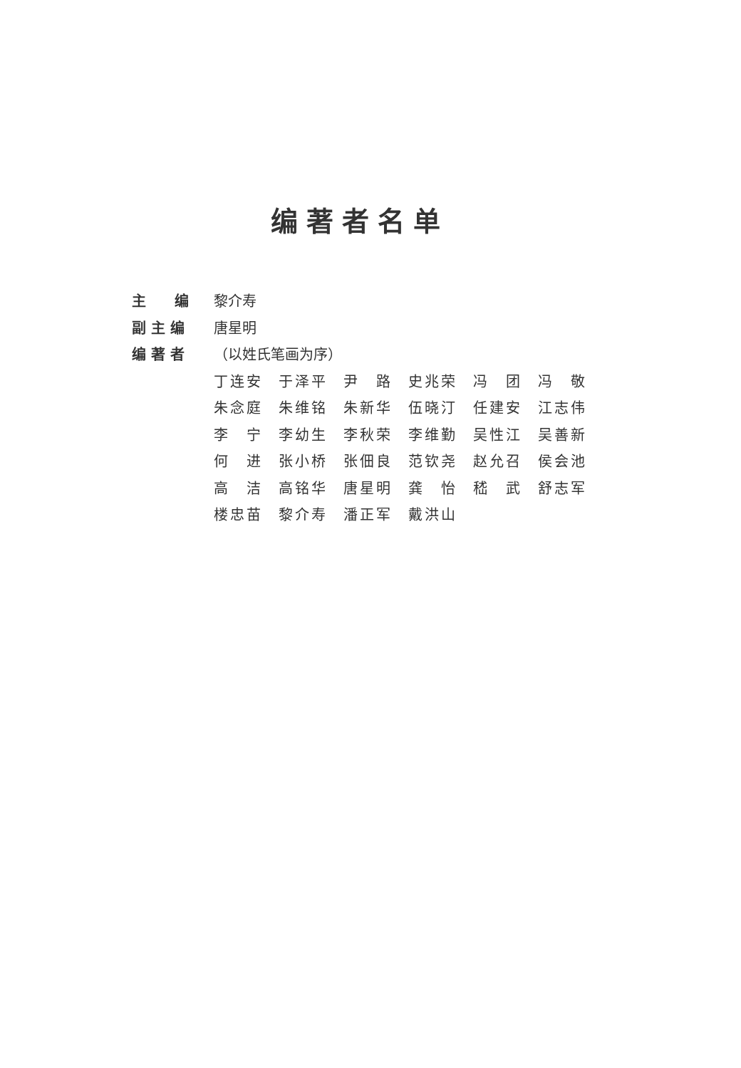编著者名单
主  编 黎介寿
副 主 编 唐星明
编 著 者 （以姓氏笔画为序）
| 丁连安 | 于泽平 | 尹 路 | 史兆荣 | 冯 团 | 冯 敬 |
| 朱念庭 | 朱维铭 | 朱新华 | 伍晓汀 | 任建安 | 江志伟 |
| 李 宁 | 李幼生 | 李秋荣 | 李维勤 | 吴性江 | 吴善新 |
| 何 进 | 张小桥 | 张佃良 | 范钦尧 | 赵允召 | 侯会池 |
| 高 洁 | 高铭华 | 唐星明 | 龚 怡 | 嵇 武 | 舒志军 |
| 楼忠苗 | 黎介寿 | 潘正军 | 戴洪山 | | |